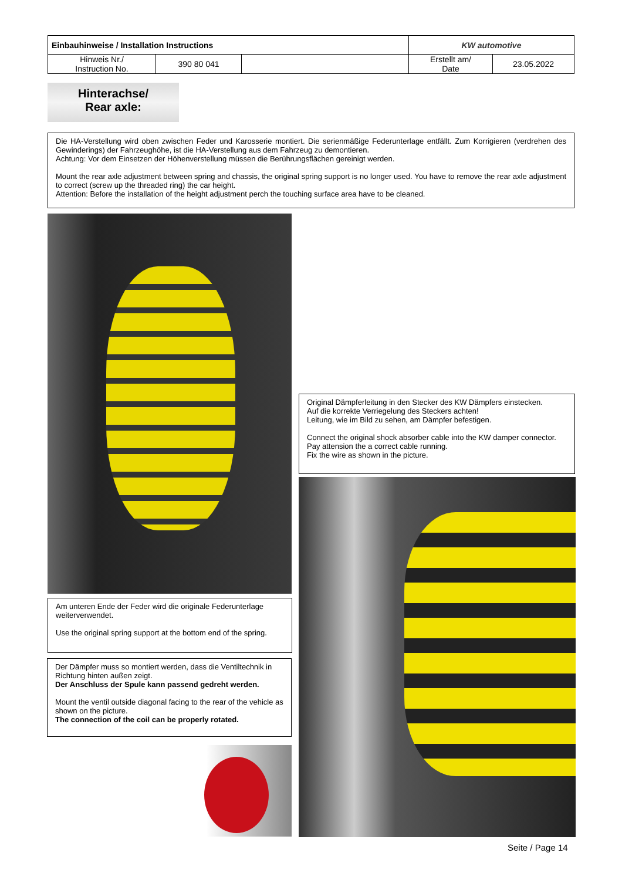| Einbauhinweise / Installation Instructions | | | KW automotive | |
| Hinweis Nr./ Instruction No. | 390 80 041 | | Erstellt am/ Date | 23.05.2022 |
Hinterachse/
Rear axle:
Die HA-Verstellung wird oben zwischen Feder und Karosserie montiert. Die serienmäßige Federunterlage entfällt. Zum Korrigieren (verdrehen des Gewinderings) der Fahrzeughöhe, ist die HA-Verstellung aus dem Fahrzeug zu demontieren.
Achtung: Vor dem Einsetzen der Höhenverstellung müssen die Berührungsflächen gereinigt werden.
Mount the rear axle adjustment between spring and chassis, the original spring support is no longer used. You have to remove the rear axle adjustment to correct (screw up the threaded ring) the car height.
Attention: Before the installation of the height adjustment perch the touching surface area have to be cleaned.
Am unteren Ende der Feder wird die originale Federunterlage weiterverwendet.
Use the original spring support at the bottom end of the spring.
Der Dämpfer muss so montiert werden, dass die Ventiltechnik in Richtung hinten außen zeigt.
Der Anschluss der Spule kann passend gedreht werden.
Mount the ventil outside diagonal facing to the rear of the vehicle as shown on the picture.
The connection of the coil can be properly rotated.
Original Dämpferleitung in den Stecker des KW Dämpfers einstecken.
Auf die korrekte Verriegelung des Steckers achten!
Leitung, wie im Bild zu sehen, am Dämpfer befestigen.
Connect the original shock absorber cable into the KW damper connector. Pay attension the a correct cable running.
Fix the wire as shown in the picture.
Seite / Page 14